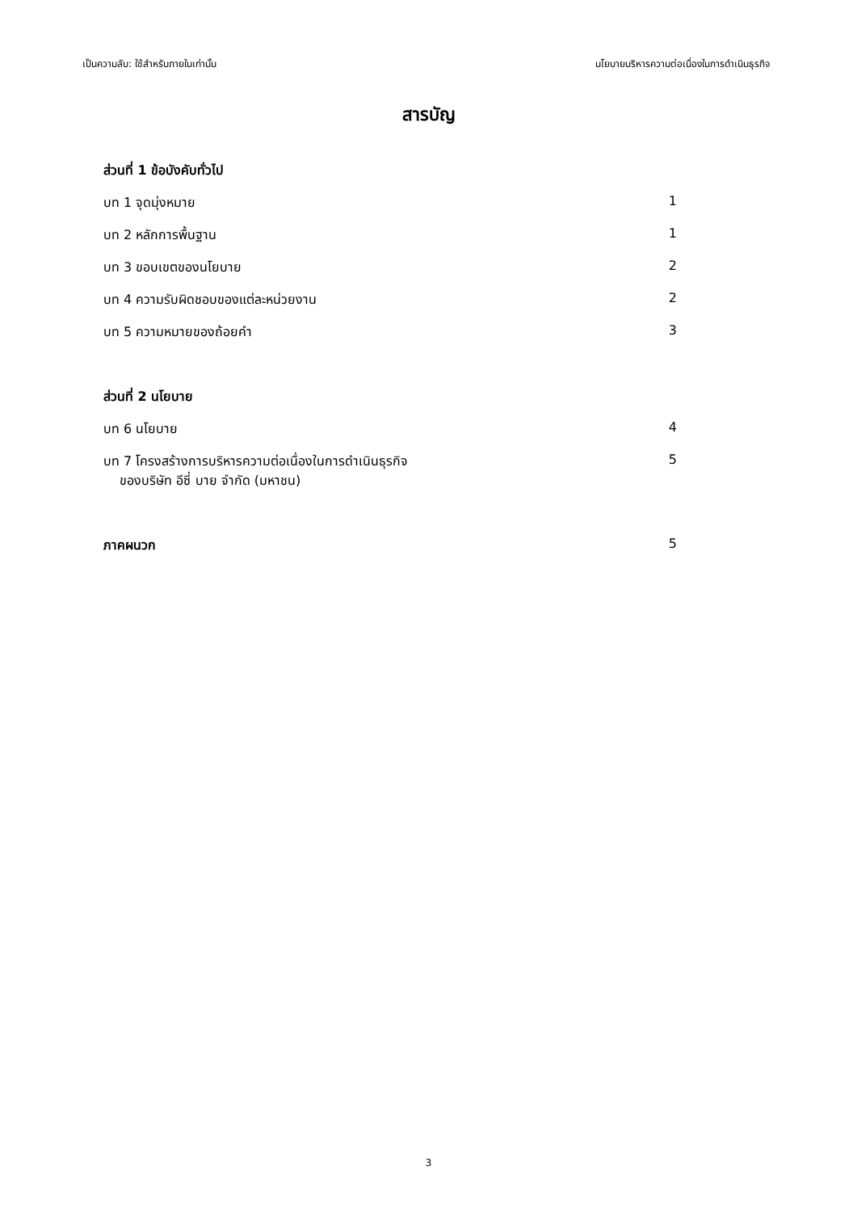เป็นความลับ: ใช้สำหรับภายในเท่านั้น นโยบายบริหารความต่อเนื่องในการดำเนินธุรกิจ
สารบัญ
ส่วนที่ 1 ข้อบังคับทั่วไป
บท 1 จุดมุ่งหมาย 1
บท 2 หลักการพื้นฐาน 1
บท 3 ขอบเขตของนโยบาย 2
บท 4 ความรับผิดชอบของแต่ละหน่วยงาน 2
บท 5 ความหมายของถ้อยคำ 3
ส่วนที่ 2 นโยบาย
บท 6 นโยบาย 4
บท 7 โครงสร้างการบริหารความต่อเนื่องในการดำเนินธุรกิจ
ของบริษัท อีซี่ บาย จำกัด (มหาชน) 5
ภาคผนวก 5
3